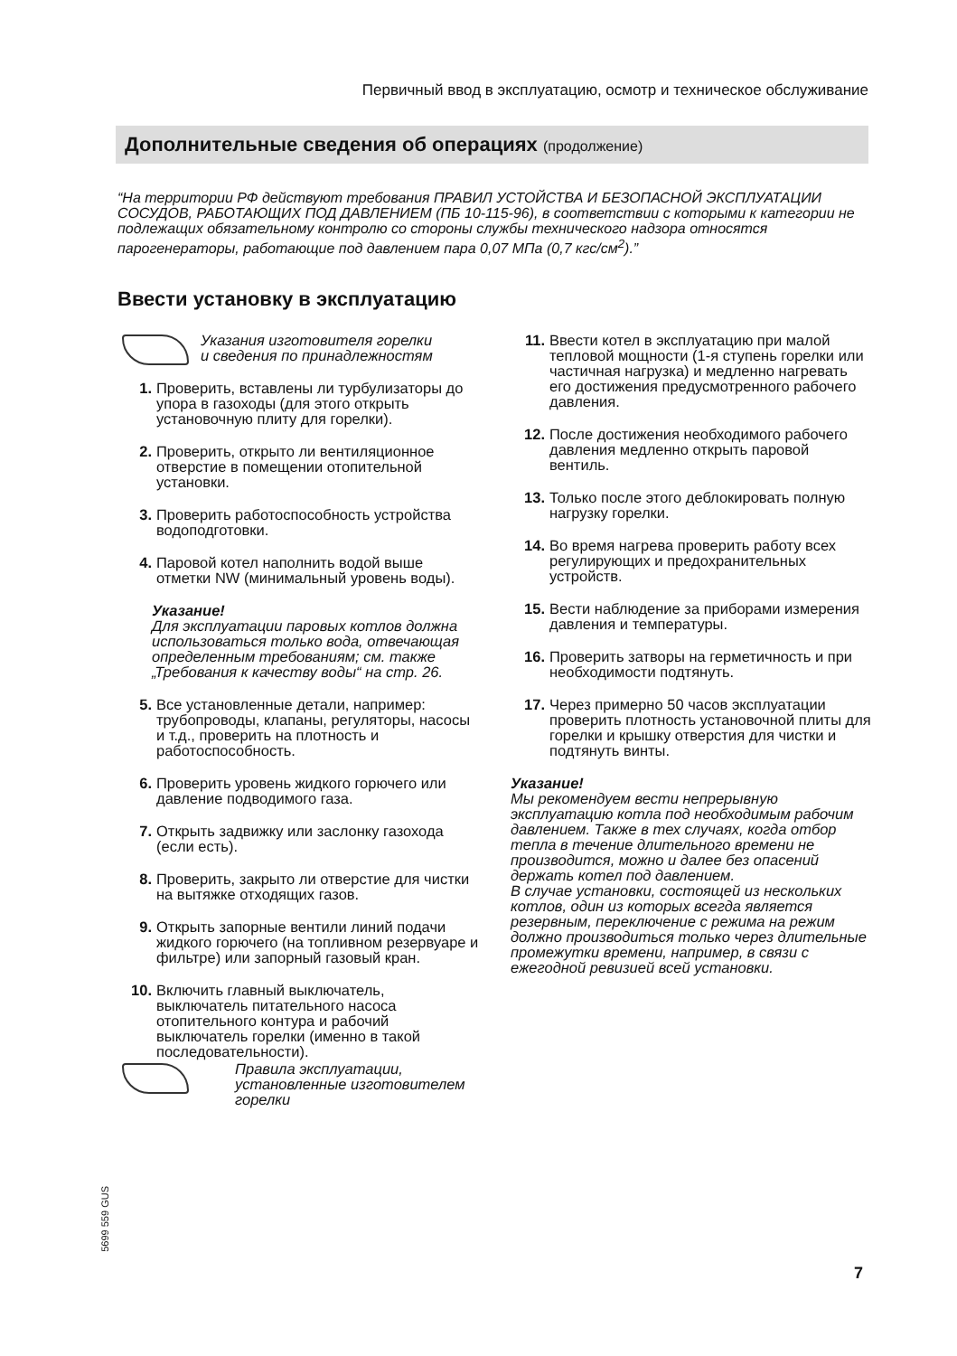Первичный ввод в эксплуатацию, осмотр и техническое обслуживание
Дополнительные сведения об операциях (продолжение)
“На территории РФ действуют требования ПРАВИЛ УСТОЙСТВА И БЕЗОПАСНОЙ ЭКСПЛУАТАЦИИ СОСУДОВ, РАБОТАЮЩИХ ПОД ДАВЛЕНИЕМ (ПБ 10-115-96), в соответствии с которыми к категории не подлежащих обязательному контролю со стороны службы технического надзора относятся парогенераторы, работающие под давлением пара 0,07 МПа (0,7 кгс/см<sup>2</sup>).”
Ввести установку в эксплуатацию
Указания изготовителя горелки
и сведения по принадлежностям
1. Проверить, вставлены ли турбулизаторы до упора в газоходы (для этого открыть установочную плиту для горелки).
2. Проверить, открыто ли вентиляционное отверстие в помещении отопительной установки.
3. Проверить работоспособность устройства водоподготовки.
4. Паровой котел наполнить водой выше отметки NW (минимальный уровень воды).
Указание!
Для эксплуатации паровых котлов должна использоваться только вода, отвечающая определенным требованиям; см. также „Требования к качеству воды“ на стр. 26.
5. Все установленные детали, например: трубопроводы, клапаны, регуляторы, насосы и т.д., проверить на плотность и работоспособность.
6. Проверить уровень жидкого горючего или давление подводимого газа.
7. Открыть задвижку или заслонку газохода (если есть).
8. Проверить, закрыто ли отверстие для чистки на вытяжке отходящих газов.
9. Открыть запорные вентили линий подачи жидкого горючего (на топливном резервуаре и фильтре) или запорный газовый кран.
10. Включить главный выключатель, выключатель питательного насоса отопительного контура и рабочий выключатель горелки (именно в такой последовательности).
Правила эксплуатации, установленные изготовителем горелки
11. Ввести котел в эксплуатацию при малой тепловой мощности (1-я ступень горелки или частичная нагрузка) и медленно нагревать его достижения предусмотренного рабочего давления.
12. После достижения необходимого рабочего давления медленно открыть паровой вентиль.
13. Только после этого деблокировать полную нагрузку горелки.
14. Во время нагрева проверить работу всех регулирующих и предохранительных устройств.
15. Вести наблюдение за приборами измерения давления и температуры.
16. Проверить затворы на герметичность и при необходимости подтянуть.
17. Через примерно 50 часов эксплуатации проверить плотность установочной плиты для горелки и крышку отверстия для чистки и подтянуть винты.
Указание!
Мы рекомендуем вести непрерывную эксплуатацию котла под необходимым рабочим давлением. Также в тех случаях, когда отбор тепла в течение длительного времени не производится, можно и далее без опасений держать котел под давлением.
В случае установки, состоящей из нескольких котлов, один из которых всегда является резервным, переключение с режима на режим должно производиться только через длительные промежутки времени, например, в связи с ежегодной ревизией всей установки.
5699 559 GUS
7